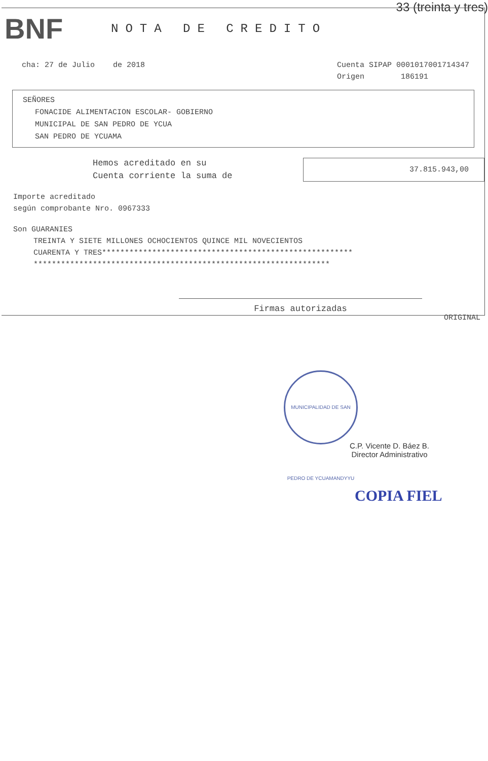33 (treinta y tres)
BNF
NOTA DE CREDITO
cha: 27 de Julio de 2018 Cuenta SIPAP 0001017001714347
Origen 186191
SEÑORES
FONACIDE ALIMENTACION ESCOLAR- GOBIERNO
MUNICIPAL DE SAN PEDRO DE YCUA
SAN PEDRO DE YCUAMA
Hemos acreditado en su
Cuenta corriente la suma de
37.815.943,00
Importe acreditado
según comprobante Nro. 0967333
Son GUARANIES
TREINTA Y SIETE MILLONES OCHOCIENTOS QUINCE MIL NOVECIENTOS
CUARENTA Y TRES*******************************************************
*****************************************************************
Firmas autorizadas
ORIGINAL
MUNICIPALIDAD DE SAN PEDRO DE YCUAMANDYYU
C.P. Vicente D. Báez B.
Director Administrativo
COPIA FIEL